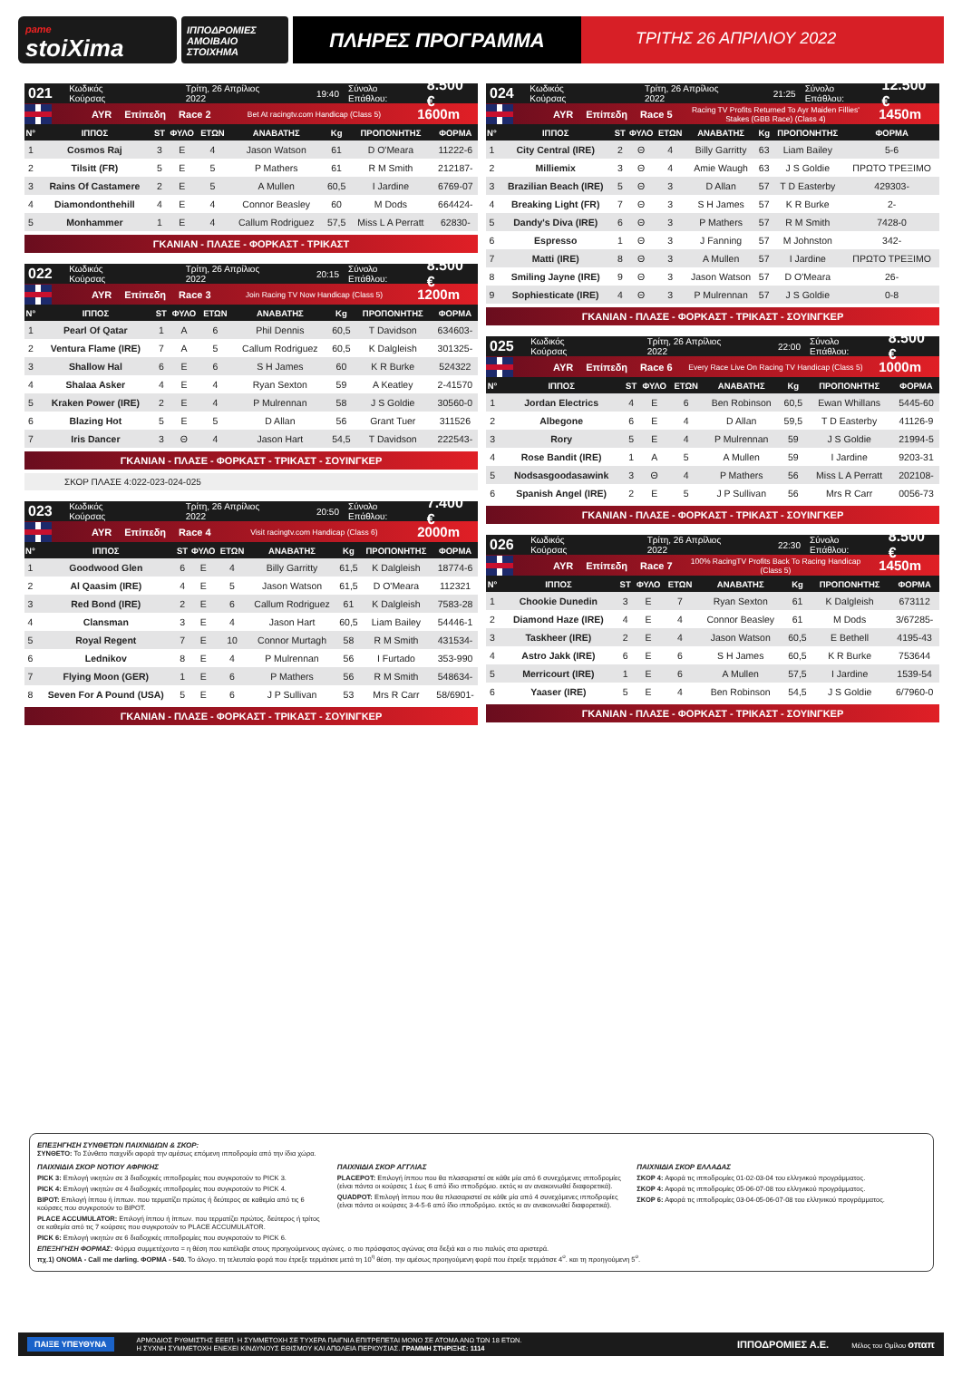pame
stoiXima
ΙΠΠΟΔΡΟΜΙΕΣ
ΑΜΟΙΒΑΙΟ ΣΤΟΙΧΗΜΑ
ΠΛΗΡΕΣ ΠΡΟΓΡΑΜΜΑ
ΤΡΙΤΗΣ 26 ΑΠΡΙΛΙΟΥ 2022
021 Κωδικός Κούρσας Τρίτη, 26 Απρίλιος 2022 19:40 Σύνολο Επάθλου: 8.500 €
AYR Επίπεδη Race 2 Bet At racingtv.com Handicap (Class 5) 1600m
| Ν° | ΙΠΠΟΣ | ST | ΦΥΛΟ | ΕΤΩΝ | ΑΝΑΒΑΤΗΣ | Kg | ΠΡΟΠΟΝΗΤΗΣ | ΦΟΡΜΑ |
| --- | --- | --- | --- | --- | --- | --- | --- | --- |
| 1 | Cosmos Raj | 3 | Ε | 4 | Jason Watson | 61 | D O'Meara | 11222-6 |
| 2 | Tilsitt (FR) | 5 | Ε | 5 | P Mathers | 61 | R M Smith | 212187- |
| 3 | Rains Of Castamere | 2 | Ε | 5 | A Mullen | 60,5 | I Jardine | 6769-07 |
| 4 | Diamondonthehill | 4 | Ε | 4 | Connor Beasley | 60 | M Dods | 664424- |
| 5 | Monhammer | 1 | Ε | 4 | Callum Rodriguez | 57,5 | Miss L A Perratt | 62830- |
ΓΚΑΝΙΑΝ - ΠΛΑΣΕ - ΦΟΡΚΑΣΤ - ΤΡΙΚΑΣΤ
022 Κωδικός Κούρσας Τρίτη, 26 Απρίλιος 2022 20:15 Σύνολο Επάθλου: 8.500 €
AYR Επίπεδη Race 3 Join Racing TV Now Handicap (Class 5) 1200m
| Ν° | ΙΠΠΟΣ | ST | ΦΥΛΟ | ΕΤΩΝ | ΑΝΑΒΑΤΗΣ | Kg | ΠΡΟΠΟΝΗΤΗΣ | ΦΟΡΜΑ |
| --- | --- | --- | --- | --- | --- | --- | --- | --- |
| 1 | Pearl Of Qatar | 1 | Α | 6 | Phil Dennis | 60,5 | T Davidson | 634603- |
| 2 | Ventura Flame (IRE) | 7 | Α | 5 | Callum Rodriguez | 60,5 | K Dalgleish | 301325- |
| 3 | Shallow Hal | 6 | Ε | 6 | S H James | 60 | K R Burke | 524322 |
| 4 | Shalaa Asker | 4 | Ε | 4 | Ryan Sexton | 59 | A Keatley | 2-41570 |
| 5 | Kraken Power (IRE) | 2 | Ε | 4 | P Mulrennan | 58 | J S Goldie | 30560-0 |
| 6 | Blazing Hot | 5 | Ε | 5 | D Allan | 56 | Grant Tuer | 311526 |
| 7 | Iris Dancer | 3 | Θ | 4 | Jason Hart | 54,5 | T Davidson | 222543- |
ΓΚΑΝΙΑΝ - ΠΛΑΣΕ - ΦΟΡΚΑΣΤ - ΤΡΙΚΑΣΤ - ΣΟΥΙΝΓΚΕΡ
ΣΚΟΡ ΠΛΑΣΕ 4:022-023-024-025
023 Κωδικός Κούρσας Τρίτη, 26 Απρίλιος 2022 20:50 Σύνολο Επάθλου: 7.400 €
AYR Επίπεδη Race 4 Visit racingtv.com Handicap (Class 6) 2000m
| Ν° | ΙΠΠΟΣ | ST | ΦΥΛΟ | ΕΤΩΝ | ΑΝΑΒΑΤΗΣ | Kg | ΠΡΟΠΟΝΗΤΗΣ | ΦΟΡΜΑ |
| --- | --- | --- | --- | --- | --- | --- | --- | --- |
| 1 | Goodwood Glen | 6 | Ε | 4 | Billy Garritty | 61,5 | K Dalgleish | 18774-6 |
| 2 | Al Qaasim (IRE) | 4 | Ε | 5 | Jason Watson | 61,5 | D O'Meara | 112321 |
| 3 | Red Bond (IRE) | 2 | Ε | 6 | Callum Rodriguez | 61 | K Dalgleish | 7583-28 |
| 4 | Clansman | 3 | Ε | 4 | Jason Hart | 60,5 | Liam Bailey | 54446-1 |
| 5 | Royal Regent | 7 | Ε | 10 | Connor Murtagh | 58 | R M Smith | 431534- |
| 6 | Lednikov | 8 | Ε | 4 | P Mulrennan | 56 | I Furtado | 353-990 |
| 7 | Flying Moon (GER) | 1 | Ε | 6 | P Mathers | 56 | R M Smith | 548634- |
| 8 | Seven For A Pound (USA) | 5 | Ε | 6 | J P Sullivan | 53 | Mrs R Carr | 58/6901- |
ΓΚΑΝΙΑΝ - ΠΛΑΣΕ - ΦΟΡΚΑΣΤ - ΤΡΙΚΑΣΤ - ΣΟΥΙΝΓΚΕΡ
024 Κωδικός Κούρσας Τρίτη, 26 Απρίλιος 2022 21:25 Σύνολο Επάθλου: 12.500 €
AYR Επίπεδη Race 5 Racing TV Profits Returned To Ayr Maiden Fillies' Stakes (GBB Race) (Class 4) 1450m
| Ν° | ΙΠΠΟΣ | ST | ΦΥΛΟ | ΕΤΩΝ | ΑΝΑΒΑΤΗΣ | Kg | ΠΡΟΠΟΝΗΤΗΣ | ΦΟΡΜΑ |
| --- | --- | --- | --- | --- | --- | --- | --- | --- |
| 1 | City Central (IRE) | 2 | Θ | 4 | Billy Garritty | 63 | Liam Bailey | 5-6 |
| 2 | Milliemix | 3 | Θ | 4 | Amie Waugh | 63 | J S Goldie | ΠΡΩΤΟ ΤΡΕΞΙΜΟ |
| 3 | Brazilian Beach (IRE) | 5 | Θ | 3 | D Allan | 57 | T D Easterby | 429303- |
| 4 | Breaking Light (FR) | 7 | Θ | 3 | S H James | 57 | K R Burke | 2- |
| 5 | Dandy's Diva (IRE) | 6 | Θ | 3 | P Mathers | 57 | R M Smith | 7428-0 |
| 6 | Espresso | 1 | Θ | 3 | J Fanning | 57 | M Johnston | 342- |
| 7 | Matti (IRE) | 8 | Θ | 3 | A Mullen | 57 | I Jardine | ΠΡΩΤΟ ΤΡΕΞΙΜΟ |
| 8 | Smiling Jayne (IRE) | 9 | Θ | 3 | Jason Watson | 57 | D O'Meara | 26- |
| 9 | Sophiesticate (IRE) | 4 | Θ | 3 | P Mulrennan | 57 | J S Goldie | 0-8 |
ΓΚΑΝΙΑΝ - ΠΛΑΣΕ - ΦΟΡΚΑΣΤ - ΤΡΙΚΑΣΤ - ΣΟΥΙΝΓΚΕΡ
025 Κωδικός Κούρσας Τρίτη, 26 Απρίλιος 2022 22:00 Σύνολο Επάθλου: 8.500 €
AYR Επίπεδη Race 6 Every Race Live On Racing TV Handicap (Class 5) 1000m
| Ν° | ΙΠΠΟΣ | ST | ΦΥΛΟ | ΕΤΩΝ | ΑΝΑΒΑΤΗΣ | Kg | ΠΡΟΠΟΝΗΤΗΣ | ΦΟΡΜΑ |
| --- | --- | --- | --- | --- | --- | --- | --- | --- |
| 1 | Jordan Electrics | 4 | Ε | 6 | Ben Robinson | 60,5 | Ewan Whillans | 5445-60 |
| 2 | Albegone | 6 | Ε | 4 | D Allan | 59,5 | T D Easterby | 41126-9 |
| 3 | Rory | 5 | Ε | 4 | P Mulrennan | 59 | J S Goldie | 21994-5 |
| 4 | Rose Bandit (IRE) | 1 | Α | 5 | A Mullen | 59 | I Jardine | 9203-31 |
| 5 | Nodsasgoodasawink | 3 | Θ | 4 | P Mathers | 56 | Miss L A Perratt | 202108- |
| 6 | Spanish Angel (IRE) | 2 | Ε | 5 | J P Sullivan | 56 | Mrs R Carr | 0056-73 |
ΓΚΑΝΙΑΝ - ΠΛΑΣΕ - ΦΟΡΚΑΣΤ - ΤΡΙΚΑΣΤ - ΣΟΥΙΝΓΚΕΡ
026 Κωδικός Κούρσας Τρίτη, 26 Απρίλιος 2022 22:30 Σύνολο Επάθλου: 8.500 €
AYR Επίπεδη Race 7 100% RacingTV Profits Back To Racing Handicap (Class 5) 1450m
| Ν° | ΙΠΠΟΣ | ST | ΦΥΛΟ | ΕΤΩΝ | ΑΝΑΒΑΤΗΣ | Kg | ΠΡΟΠΟΝΗΤΗΣ | ΦΟΡΜΑ |
| --- | --- | --- | --- | --- | --- | --- | --- | --- |
| 1 | Chookie Dunedin | 3 | Ε | 7 | Ryan Sexton | 61 | K Dalgleish | 673112 |
| 2 | Diamond Haze (IRE) | 4 | Ε | 4 | Connor Beasley | 61 | M Dods | 3/67285- |
| 3 | Taskheer (IRE) | 2 | Ε | 4 | Jason Watson | 60,5 | E Bethell | 4195-43 |
| 4 | Astro Jakk (IRE) | 6 | Ε | 6 | S H James | 60,5 | K R Burke | 753644 |
| 5 | Merricourt (IRE) | 1 | Ε | 6 | A Mullen | 57,5 | I Jardine | 1539-54 |
| 6 | Yaaser (IRE) | 5 | Ε | 4 | Ben Robinson | 54,5 | J S Goldie | 6/7960-0 |
ΓΚΑΝΙΑΝ - ΠΛΑΣΕ - ΦΟΡΚΑΣΤ - ΤΡΙΚΑΣΤ - ΣΟΥΙΝΓΚΕΡ
ΕΠΕΞΗΓΗΣΗ ΣΥΝΘΕΤΩΝ ΠΑΙΧΝΙΔΙΩΝ & ΣΚΟΡ:
ΣΥΝΘΕΤΟ: Το Σύνθετο παιχνίδι αφορά την αμέσως επόμενη ιπποδρομία από την ίδια χώρα.
ΠΑΙΧΝΙΔΙΑ ΣΚΟΡ ΝΟΤΙΟΥ ΑΦΡΙΚΗΣ
PICK 3: Επιλογή νικητών σε 3 διαδοχικές ιπποδρομίες που συγκροτούν το PICK 3.
PICK 4: Επιλογή νικητών σε 4 διαδοχικές ιπποδρομίες που συγκροτούν το PICK 4.
BIPOT: Επιλογή ίππου ή ίππων. που τερματίζει πρώτος ή δεύτερος σε καθεμία από τις 6 κούρσες που συγκροτούν το BIPOT.
PLACE ACCUMULATOR: Επιλογή ίππου ή ίππων. που τερματίζει πρώτος. δεύτερος ή τρίτος σε καθεμία από τις 7 κούρσες που συγκροτούν το PLACE ACCUMULATOR.
PICK 6: Επιλογή νικητών σε 6 διαδοχικές ιπποδρομίες που συγκροτούν το PICK 6.
ΠΑΙΧΝΙΔΙΑ ΣΚΟΡ ΑΓΓΛΙΑΣ
PLACEPOT: Επιλογή ίππου που θα πλασαριστεί σε κάθε μία από 6 συνεχόμενες ιπποδρομίες (είναι πάντα οι κούρσες 1 έως 6 από ίδιο ιπποδρόμιο. εκτός κι αν ανακοινωθεί διαφορετικά).
QUADPOT: Επιλογή ίππου που θα πλασαριστεί σε κάθε μία από 4 συνεχόμενες ιπποδρομίες (είναι πάντα οι κούρσες 3-4-5-6 από ίδιο ιπποδρόμιο. εκτός κι αν ανακοινωθεί διαφορετικά).
ΠΑΙΧΝΙΔΙΑ ΣΚΟΡ ΕΛΛΑΔΑΣ
ΣΚΟΡ 4: Αφορά τις ιπποδρομίες 01-02-03-04 του ελληνικού προγράμματος.
ΣΚΟΡ 4: Αφορά τις ιπποδρομίες 05-06-07-08 του ελληνικού προγράμματος.
ΣΚΟΡ 6: Αφορά τις ιπποδρομίες 03-04-05-06-07-08 του ελληνικού προγράμματος.
ΕΠΕΞΗΓΗΣΗ ΦΟΡΜΑΣ: Φόρμα συμμετέχοντα = η θέση που κατέλαβε στους προηγούμενους αγώνες. ο πιο πρόσφατος αγώνας στα δεξιά και ο πιο παλιός στα αριστερά.
πχ.1) ΟΝΟΜΑ - Call me darling. ΦΟΡΜΑ - 540. Το άλογο. τη τελευταία φορά που έτρεξε τερμάτισε μετά τη 10<sup>η</sup> θέση. την αμέσως προηγούμενη φορά που έτρεξε τερμάτισε 4<sup>ο</sup>. και τη προηγούμενη 5<sup>ο</sup>.
ΠΑΙΞΕ ΥΠΕΥΘΥΝΑ ΑΡΜΟΔΙΟΣ ΡΥΘΜΙΣΤΗΣ ΕΕΕΠ. Η ΣΥΜΜΕΤΟΧΗ ΣΕ ΤΥΧΕΡΑ ΠΑΙΓΝΙΑ ΕΠΙΤΡΕΠΕΤΑΙ ΜΟΝΟ ΣΕ ΑΤΟΜΑ ΑΝΩ ΤΩΝ 18 ΕΤΩΝ.
Η ΣΥΧΝΗ ΣΥΜΜΕΤΟΧΗ ΕΝΕΧΕΙ ΚΙΝΔΥΝΟΥΣ ΕΘΙΣΜΟΥ ΚΑΙ ΑΠΩΛΕΙΑ ΠΕΡΙΟΥΣΙΑΣ. ΓΡΑΜΜΗ ΣΤΗΡΙΞΗΣ: 1114 ΙΠΠΟΔΡΟΜΙΕΣ Α.Ε. Μέλος του Ομίλου οπαπ